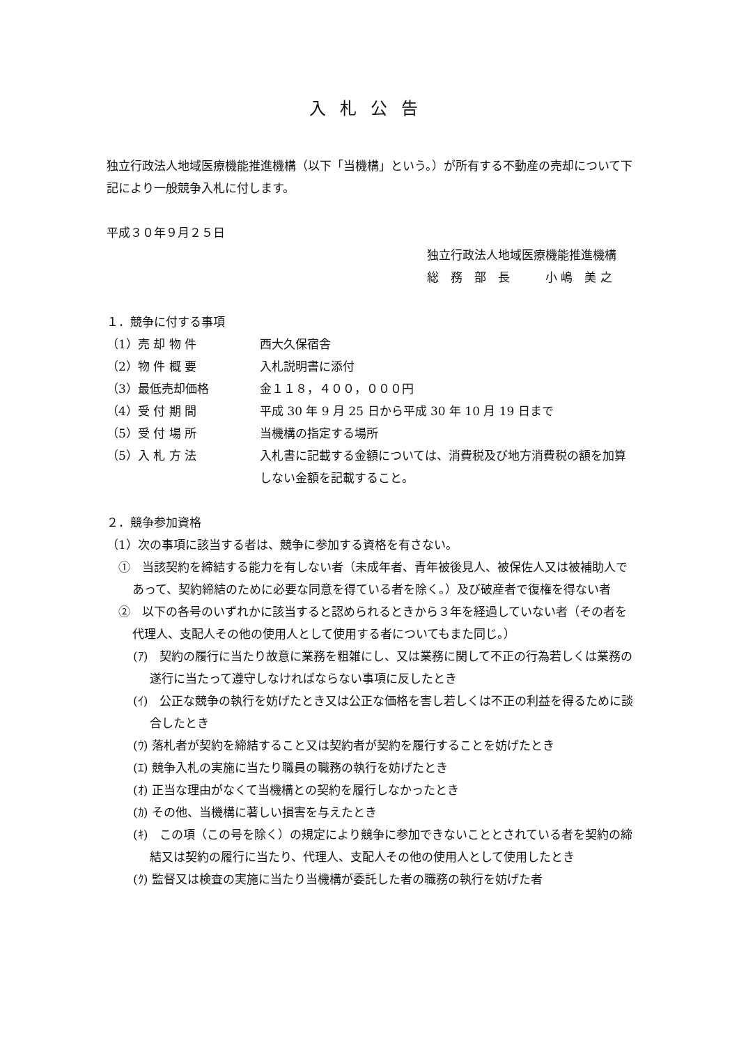入札公告
独立行政法人地域医療機能推進機構（以下「当機構」という。）が所有する不動産の売却について下記により一般競争入札に付します。
平成３０年９月２５日
独立行政法人地域医療機能推進機構
総　務　部　長　　　小 嶋　美 之
１．競争に付する事項
（1）売 却 物 件 西大久保宿舎
（2）物 件 概 要 入札説明書に添付
（3）最低売却価格 金１１８，４００，０００円
（4）受 付 期 間 平成 30 年 9 月 25 日から平成 30 年 10 月 19 日まで
（5）受 付 場 所 当機構の指定する場所
（5）入 札 方 法 入札書に記載する金額については、消費税及び地方消費税の額を加算しない金額を記載すること。
２．競争参加資格
（1）次の事項に該当する者は、競争に参加する資格を有さない。
①　当該契約を締結する能力を有しない者（未成年者、青年被後見人、被保佐人又は被補助人であって、契約締結のために必要な同意を得ている者を除く。）及び破産者で復権を得ない者
②　以下の各号のいずれかに該当すると認められるときから３年を経過していない者（その者を代理人、支配人その他の使用人として使用する者についてもまた同じ。）
(ｱ)　契約の履行に当たり故意に業務を粗雑にし、又は業務に関して不正の行為若しくは業務の遂行に当たって遵守しなければならない事項に反したとき
(ｲ)　公正な競争の執行を妨げたとき又は公正な価格を害し若しくは不正の利益を得るために談合したとき
(ｳ) 落札者が契約を締結すること又は契約者が契約を履行することを妨げたとき
(ｴ) 競争入札の実施に当たり職員の職務の執行を妨げたとき
(ｵ) 正当な理由がなくて当機構との契約を履行しなかったとき
(ｶ) その他、当機構に著しい損害を与えたとき
(ｷ)　この項（この号を除く）の規定により競争に参加できないこととされている者を契約の締結又は契約の履行に当たり、代理人、支配人その他の使用人として使用したとき
(ｸ) 監督又は検査の実施に当たり当機構が委託した者の職務の執行を妨げた者